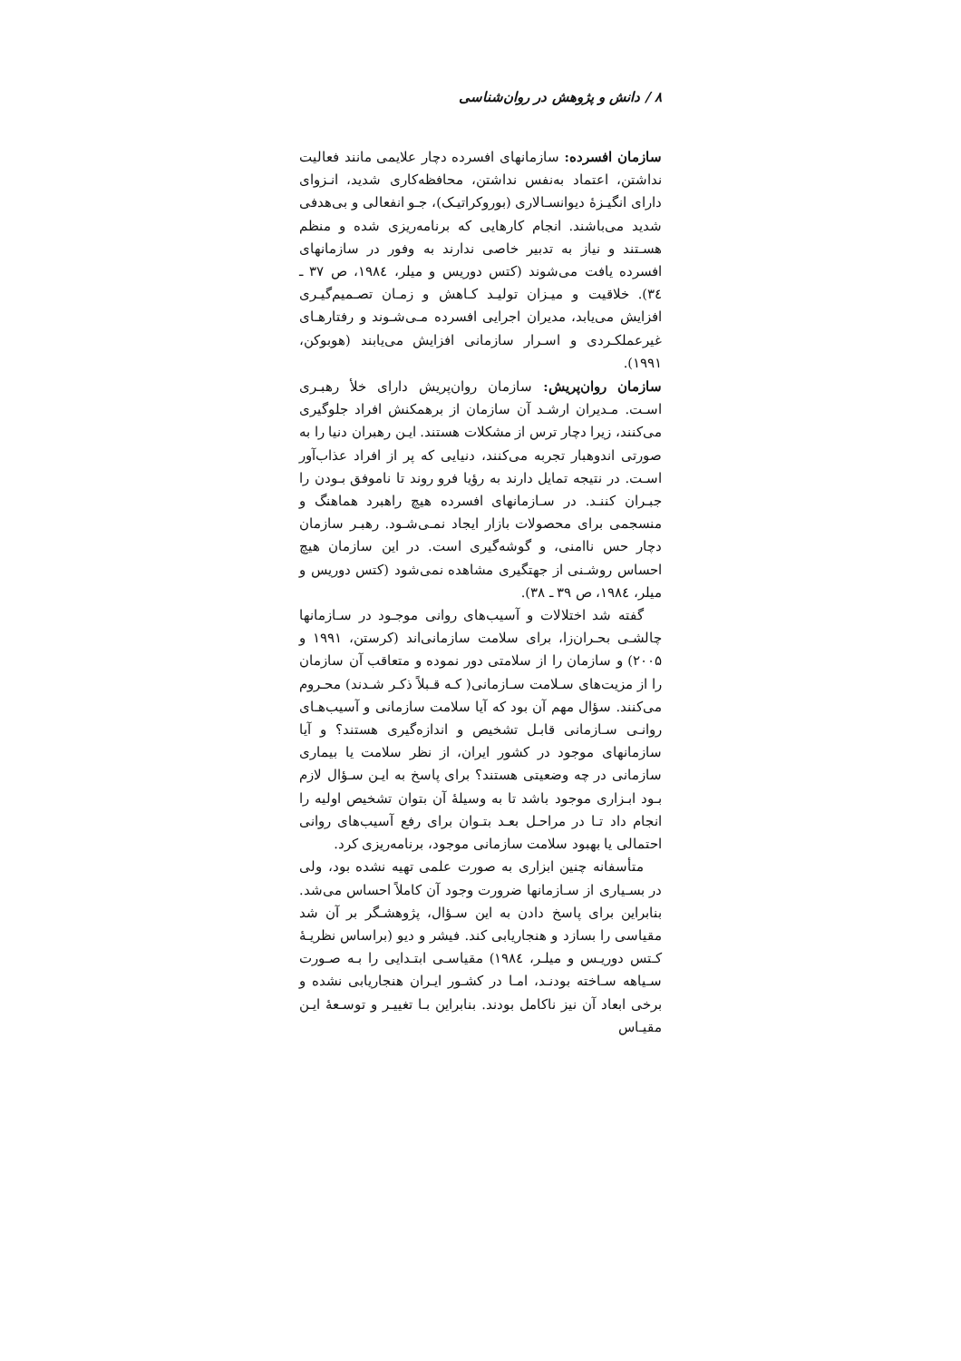۸ / دانش و پژوهش در روان‌شناسی
سازمان افسرده: سازمانهای افسرده دچار علایمی مانند فعالیت نداشتن، اعتماد به‌نفس نداشتن، محافظه‌کاری شدید، انـزوای دارای انگیـزهٔ دیوانسـالاری (بوروکراتیـک)، جـو انفعالی و بی‌هدفی شدید می‌باشند. انجام کارهایی که برنامه‌ریزی شده و منظم هسـتند و نیاز به تدبیر خاصی ندارند به وفور در سازمانهای افسرده یافت می‌شوند (کتس دوریس و میلر، ۱۹۸٤، ص ۳۷ ـ ۳٤). خلاقیت و میـزان تولیـد کـاهش و زمـان تصـمیم‌گیـری افزایش می‌یابد، مدیران اجرایی افسرده مـی‌شـوند و رفتارهـای غیرعملکـردی و اسـرار سازمانی افزایش می‌یابند (هوبوکن، ۱۹۹۱).
سازمان روان‌پریش: سازمان روان‌پریش دارای خلأ رهبـری اسـت. مـدیران ارشـد آن سازمان از برهمکنش افراد جلوگیری می‌کنند، زیرا دچار ترس از مشکلات هستند. ایـن رهبران دنیا را به صورتی اندوهبار تجربه می‌کنند، دنیایی که پر از افراد عذاب‌آور اسـت. در نتیجه تمایل دارند به رؤیا فرو روند تا ناموفق بـودن را جبـران کننـد. در سـازمانهای افسرده هیچ راهبرد هماهنگ و منسجمی برای محصولات بازار ایجاد نمـی‌شـود. رهبـر سازمان دچار حس ناامنی، و گوشه‌گیری است. در این سازمان هیچ احساس روشـنی از جهتگیری مشاهده نمی‌شود (کتس دوریس و میلر، ۱۹۸٤، ص ۳۹ ـ ۳۸).
گفته شد اختلالات و آسیب‌های روانی موجـود در سـازمانها چالشـی بحـران‌زا، برای سلامت سازمانی‌اند (کرستن، ۱۹۹۱ و ۲۰۰۵) و سازمان را از سلامتی دور نموده و متعاقب آن سازمان را از مزیت‌های سـلامت سـازمانی( کـه قـبلاً ذکـر شـدند) محـروم می‌کنند. سؤال مهم آن بود که آیا سلامت سازمانی و آسیب‌هـای روانـی سـازمانی قابـل تشخیص و اندازه‌گیری هستند؟ و آیا سازمانهای موجود در کشور ایران، از نظر سلامت یا بیماری سازمانی در چه وضعیتی هستند؟ برای پاسخ به ایـن سـؤال لازم بـود ابـزاری موجود باشد تا به وسیلهٔ آن بتوان تشخیص اولیه را انجام داد تـا در مراحـل بعـد بتـوان برای رفع آسیب‌های روانی احتمالی یا بهبود سلامت سازمانی موجود، برنامه‌ریزی کرد.
متأسفانه چنین ابزاری به صورت علمی تهیه نشده بود، ولی در بسـیاری از سـازمانها ضرورت وجود آن کاملاً احساس می‌شد. بنابراین برای پاسخ دادن به این سـؤال، پژوهشـگر بر آن شد مقیاسی را بسازد و هنجاریابی کند. فیشر و دیو (براساس نظریـهٔ کـتس دوریـس و میلـر، ۱۹۸٤) مقیاسـی ابتـدایی را بـه صـورت سـیاهه سـاخته بودنـد، امـا در کشـور ایـران هنجاریابی نشده و برخی ابعاد آن نیز ناکامل بودند. بنابراین بـا تغییـر و توسـعهٔ ایـن مقیـاس